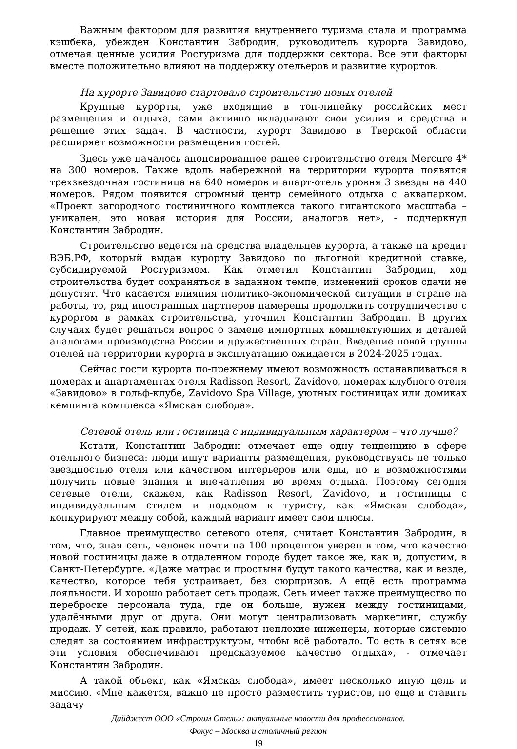Важным фактором для развития внутреннего туризма стала и программа кэшбека, убежден Константин Забродин, руководитель курорта Завидово, отмечая ценные усилия Ростуризма для поддержки сектора. Все эти факторы вместе положительно влияют на поддержку отельеров и развитие курортов.
На курорте Завидово стартовало строительство новых отелей
Крупные курорты, уже входящие в топ-линейку российских мест размещения и отдыха, сами активно вкладывают свои усилия и средства в решение этих задач. В частности, курорт Завидово в Тверской области расширяет возможности размещения гостей.
Здесь уже началось анонсированное ранее строительство отеля Mercure 4* на 300 номеров. Также вдоль набережной на территории курорта появятся трехзвездочная гостиница на 640 номеров и апарт-отель уровня 3 звезды на 440 номеров. Рядом появится огромный центр семейного отдыха с аквапарком. «Проект загородного гостиничного комплекса такого гигантского масштаба – уникален, это новая история для России, аналогов нет», - подчеркнул Константин Забродин.
Строительство ведется на средства владельцев курорта, а также на кредит ВЭБ.РФ, который выдан курорту Завидово по льготной кредитной ставке, субсидируемой Ростуризмом. Как отметил Константин Забродин, ход строительства будет сохраняться в заданном темпе, изменений сроков сдачи не допустят. Что касается влияния политико-экономической ситуации в стране на работы, то, ряд иностранных партнеров намерены продолжить сотрудничество с курортом в рамках строительства, уточнил Константин Забродин. В других случаях будет решаться вопрос о замене импортных комплектующих и деталей аналогами производства России и дружественных стран. Введение новой группы отелей на территории курорта в эксплуатацию ожидается в 2024-2025 годах.
Сейчас гости курорта по-прежнему имеют возможность останавливаться в номерах и апартаментах отеля Radisson Resort, Zavidovo, номерах клубного отеля «Завидово» в гольф-клубе, Zavidovo Spa Village, уютных гостиницах или домиках кемпинга комплекса «Ямская слобода».
Сетевой отель или гостиница с индивидуальным характером – что лучше?
Кстати, Константин Забродин отмечает еще одну тенденцию в сфере отельного бизнеса: люди ищут варианты размещения, руководствуясь не только звездностью отеля или качеством интерьеров или еды, но и возможностями получить новые знания и впечатления во время отдыха. Поэтому сегодня сетевые отели, скажем, как Radisson Resort, Zavidovo, и гостиницы с индивидуальным стилем и подходом к туристу, как «Ямская слобода», конкурируют между собой, каждый вариант имеет свои плюсы.
Главное преимущество сетевого отеля, считает Константин Забродин, в том, что, зная сеть, человек почти на 100 процентов уверен в том, что качество новой гостиницы даже в отдаленном городе будет такое же, как и, допустим, в Санкт-Петербурге. «Даже матрас и простыня будут такого качества, как и везде, качество, которое тебя устраивает, без сюрпризов. А ещё есть программа лояльности. И хорошо работает сеть продаж. Сеть имеет также преимущество по переброске персонала туда, где он больше, нужен между гостиницами, удалёнными друг от друга. Они могут централизовать маркетинг, службу продаж. У сетей, как правило, работают неплохие инженеры, которые системно следят за состоянием инфраструктуры, чтобы всё работало. То есть в сетях все эти условия обеспечивают предсказуемое качество отдыха», - отмечает Константин Забродин.
А такой объект, как «Ямская слобода», имеет несколько иную цель и миссию. «Мне кажется, важно не просто разместить туристов, но еще и ставить задачу
Дайджест ООО «Строим Отель»: актуальные новости для профессионалов.
Фокус – Москва и столичный регион
19